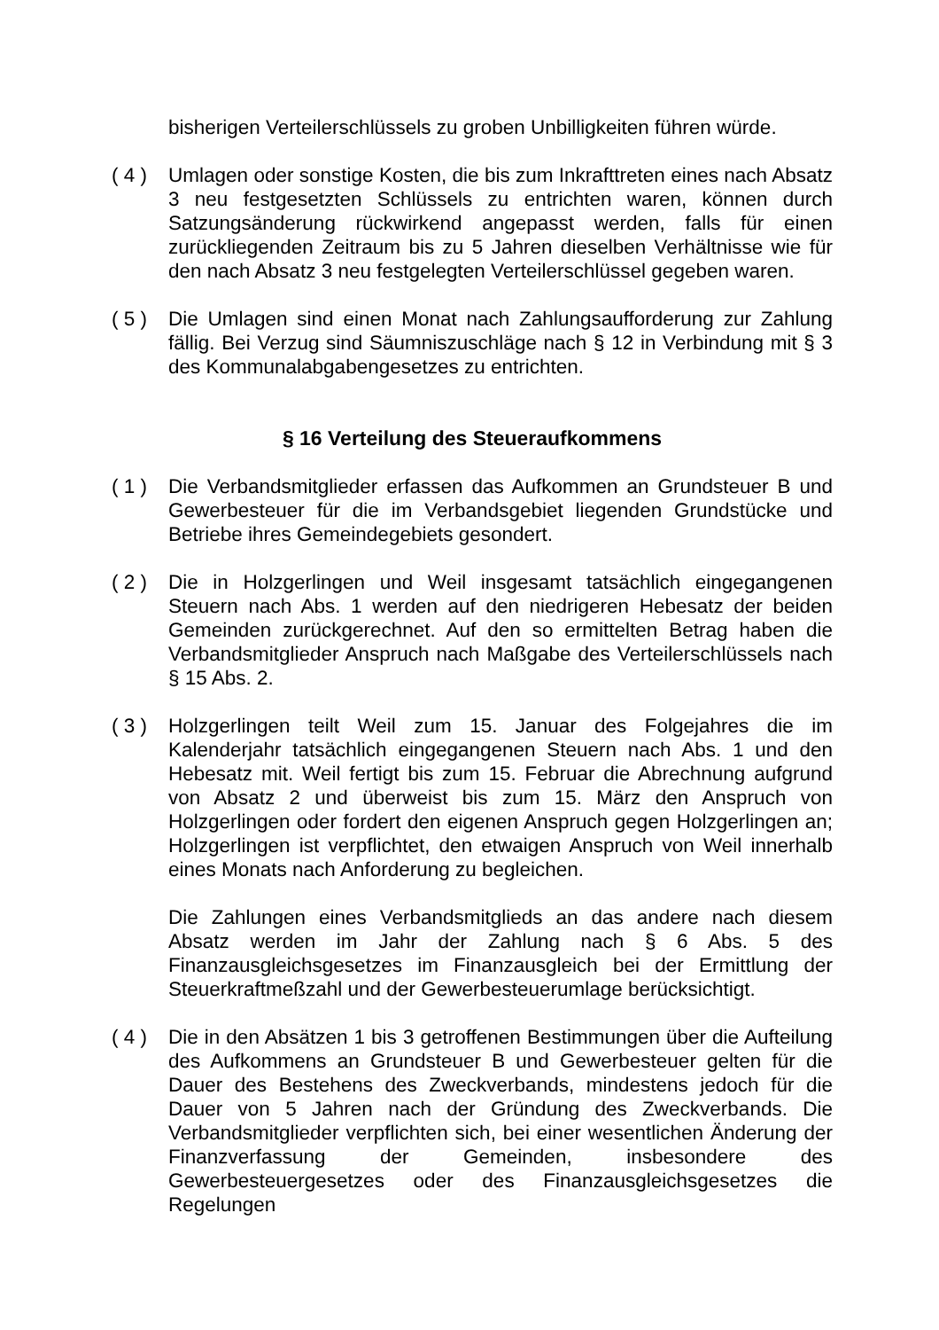bisherigen Verteilerschlüssels zu groben Unbilligkeiten führen würde.
( 4 )
Umlagen oder sonstige Kosten, die bis zum Inkrafttreten eines nach Absatz 3 neu festgesetzten Schlüssels zu entrichten waren, können durch Satzungsänderung rückwirkend angepasst werden, falls für einen zurückliegenden Zeitraum bis zu 5 Jahren dieselben Verhältnisse wie für den nach Absatz 3 neu festgelegten Verteilerschlüssel gegeben waren.
( 5 )
Die Umlagen sind einen Monat nach Zahlungsaufforderung zur Zahlung fällig. Bei Verzug sind Säumniszuschläge nach § 12 in Verbindung mit § 3 des Kommunalabgabengesetzes zu entrichten.
§ 16 Verteilung des Steueraufkommens
( 1 )
Die Verbandsmitglieder erfassen das Aufkommen an Grundsteuer B und Gewerbesteuer für die im Verbandsgebiet liegenden Grundstücke und Betriebe ihres Gemeindegebiets gesondert.
( 2 )
Die in Holzgerlingen und Weil insgesamt tatsächlich eingegangenen Steuern nach Abs. 1 werden auf den niedrigeren Hebesatz der beiden Gemeinden zurückgerechnet. Auf den so ermittelten Betrag haben die Verbandsmitglieder Anspruch nach Maßgabe des Verteilerschlüssels nach § 15 Abs. 2.
( 3 )
Holzgerlingen teilt Weil zum 15. Januar des Folgejahres die im Kalenderjahr tatsächlich eingegangenen Steuern nach Abs. 1 und den Hebesatz mit. Weil fertigt bis zum 15. Februar die Abrechnung aufgrund von Absatz 2 und überweist bis zum 15. März den Anspruch von Holzgerlingen oder fordert den eigenen Anspruch gegen Holzgerlingen an; Holzgerlingen ist verpflichtet, den etwaigen Anspruch von Weil innerhalb eines Monats nach Anforderung zu begleichen.
Die Zahlungen eines Verbandsmitglieds an das andere nach diesem Absatz werden im Jahr der Zahlung nach § 6 Abs. 5 des Finanzausgleichsgesetzes im Finanzausgleich bei der Ermittlung der Steuerkraftmeßzahl und der Gewerbesteuerumlage berücksichtigt.
( 4 )
Die in den Absätzen 1 bis 3 getroffenen Bestimmungen über die Aufteilung des Aufkommens an Grundsteuer B und Gewerbesteuer gelten für die Dauer des Bestehens des Zweckverbands, mindestens jedoch für die Dauer von 5 Jahren nach der Gründung des Zweckverbands. Die Verbandsmitglieder verpflichten sich, bei einer wesentlichen Änderung der Finanzverfassung der Gemeinden, insbesondere des Gewerbesteuergesetzes oder des Finanzausgleichsgesetzes die Regelungen